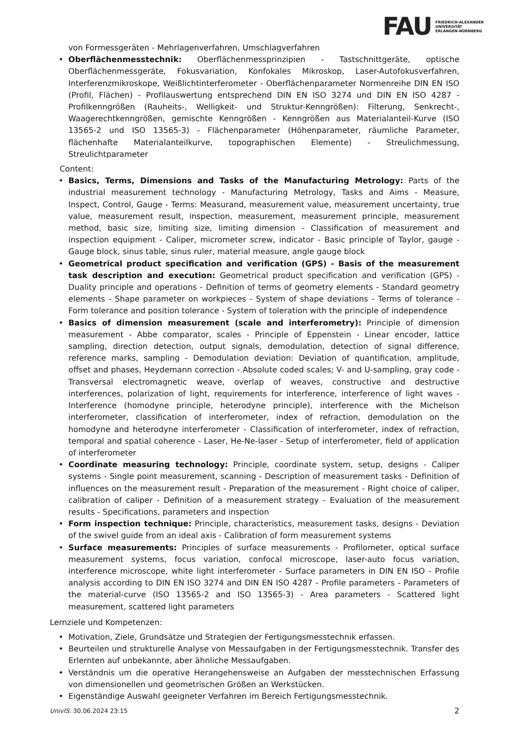FAU FRIEDRICH-ALEXANDER
UNIVERSITÄT
ERLANGEN-NÜRNBERG
von Formessgeräten - Mehrlagenverfahren, Umschlagverfahren
• Oberflächenmesstechnik: Oberflächenmessprinzipien - Tastschnittgeräte, optische Oberflächenmessgeräte, Fokusvariation, Konfokales Mikroskop, Laser-Autofokusverfahren, Interferenzmikroskope, Weißlichtinterferometer - Oberflächenparameter Normenreihe DIN EN ISO (Profil, Flächen) - Profilauswertung entsprechend DIN EN ISO 3274 und DIN EN ISO 4287 - Profilkenngrößen (Rauheits-, Welligkeit- und Struktur-Kenngrößen): Filterung, Senkrecht-, Waagerechtkenngrößen, gemischte Kenngrößen - Kenngrößen aus Materialanteil-Kurve (ISO 13565-2 und ISO 13565-3) - Flächenparameter (Höhenparameter, räumliche Parameter, flächenhafte Materialanteilkurve, topographischen Elemente) - Streulichmessung, Streulichtparameter
Content:
• Basics, Terms, Dimensions and Tasks of the Manufacturing Metrology: Parts of the industrial measurement technology - Manufacturing Metrology, Tasks and Aims - Measure, Inspect, Control, Gauge - Terms: Measurand, measurement value, measurement uncertainty, true value, measurement result, inspection, measurement, measurement principle, measurement method, basic size, limiting size, limiting dimension - Classification of measurement and inspection equipment - Caliper, micrometer screw, indicator - Basic principle of Taylor, gauge - Gauge block, sinus table, sinus ruler, material measure, angle gauge block
• Geometrical product specification and verification (GPS) - Basis of the measurement task description and execution: Geometrical product specification and verification (GPS) - Duality principle and operations - Definition of terms of geometry elements - Standard geometry elements - Shape parameter on workpieces - System of shape deviations - Terms of tolerance - Form tolerance and position tolerance - System of toleration with the principle of independence
• Basics of dimension measurement (scale and interferometry): Principle of dimension measurement - Abbe comparator, scales - Principle of Eppenstein - Linear encoder, lattice sampling, direction detection, output signals, demodulation, detection of signal difference, reference marks, sampling - Demodulation deviation: Deviation of quantification, amplitude, offset and phases, Heydemann correction - Absolute coded scales; V- and U-sampling, gray code - Transversal electromagnetic weave, overlap of weaves, constructive and destructive interferences, polarization of light, requirements for interference, interference of light waves - Interference (homodyne principle, heterodyne principle), interference with the Michelson interferometer, classification of interferometer, index of refraction, demodulation on the homodyne and heterodyne interferometer - Classification of interferometer, index of refraction, temporal and spatial coherence - Laser, He-Ne-laser - Setup of interferometer, field of application of interferometer
• Coordinate measuring technology: Principle, coordinate system, setup, designs - Caliper systems - Single point measurement, scanning - Description of measurement tasks - Definition of influences on the measurement result - Preparation of the measurement - Right choice of caliper, calibration of caliper - Definition of a measurement strategy - Evaluation of the measurement results - Specifications, parameters and inspection
• Form inspection technique: Principle, characteristics, measurement tasks, designs - Deviation of the swivel guide from an ideal axis - Calibration of form measurement systems
• Surface measurements: Principles of surface measurements - Profilometer, optical surface measurement systems, focus variation, confocal microscope, laser-auto focus variation, interference microscope, white light interferometer - Surface parameters in DIN EN ISO - Profile analysis according to DIN EN ISO 3274 and DIN EN ISO 4287 - Profile parameters - Parameters of the material-curve (ISO 13565-2 and ISO 13565-3) - Area parameters - Scattered light measurement, scattered light parameters
Lernziele und Kompetenzen:
• Motivation, Ziele, Grundsätze und Strategien der Fertigungsmesstechnik erfassen.
• Beurteilen und strukturelle Analyse von Messaufgaben in der Fertigungsmesstechnik. Transfer des Erlernten auf unbekannte, aber ähnliche Messaufgaben.
• Verständnis um die operative Herangehensweise an Aufgaben der messtechnischen Erfassung von dimensionellen und geometrischen Größen an Werkstücken.
• Eigenständige Auswahl geeigneter Verfahren im Bereich Fertigungsmesstechnik.
UnivIS: 30.06.2024 23:15 2